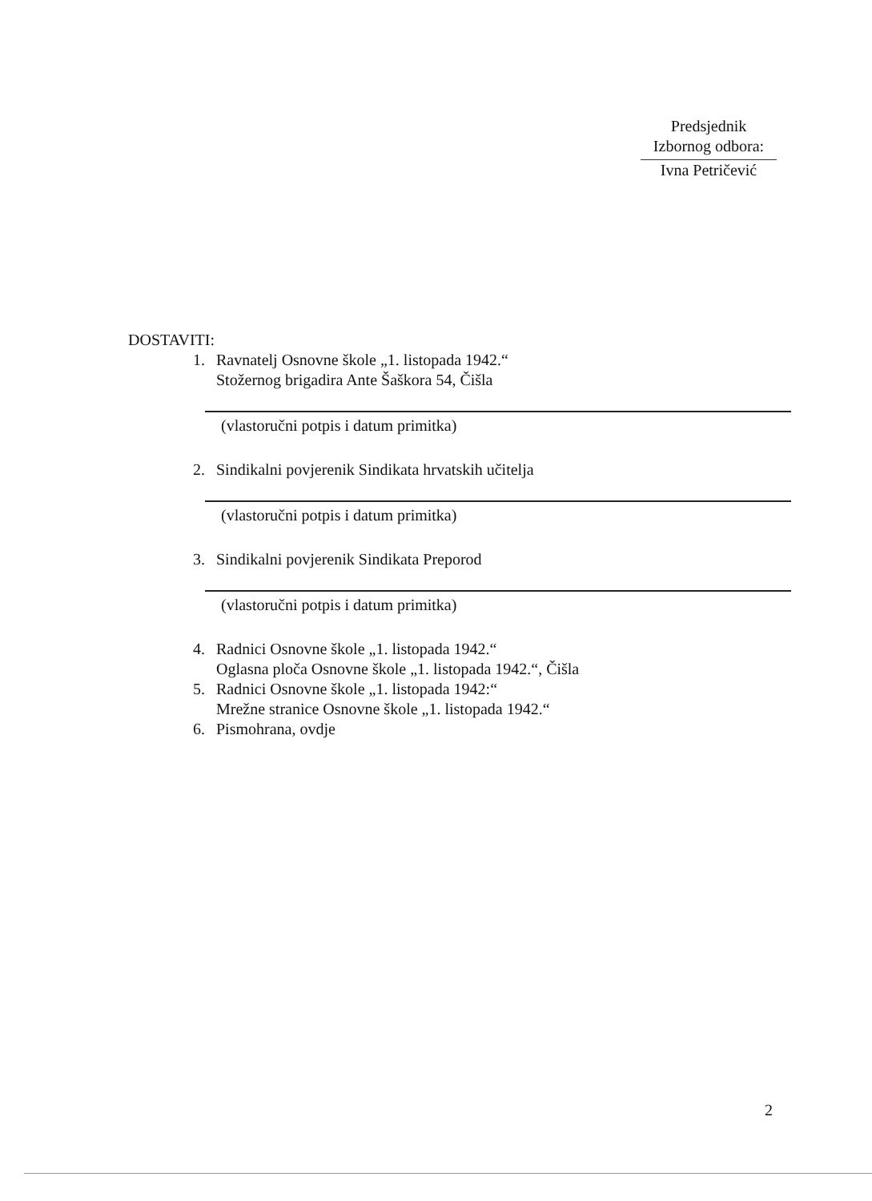Predsjednik
Izbornog odbora:
Ivna Petričević
DOSTAVITI:
1. Ravnatelj Osnovne škole „1. listopada 1942.“
Stožernog brigadira Ante Šaškora 54, Čišla
(vlastoručni potpis i datum primitka)
2. Sindikalni povjerenik Sindikata hrvatskih učitelja
(vlastoručni potpis i datum primitka)
3. Sindikalni povjerenik Sindikata Preporod
(vlastoručni potpis i datum primitka)
4. Radnici Osnovne škole „1. listopada 1942.“
Oglasna ploča Osnovne škole „1. listopada 1942.“, Čišla
5. Radnici Osnovne škole „1. listopada 1942:“
Mrežne stranice Osnovne škole „1. listopada 1942.“
6. Pismohrana, ovdje
2